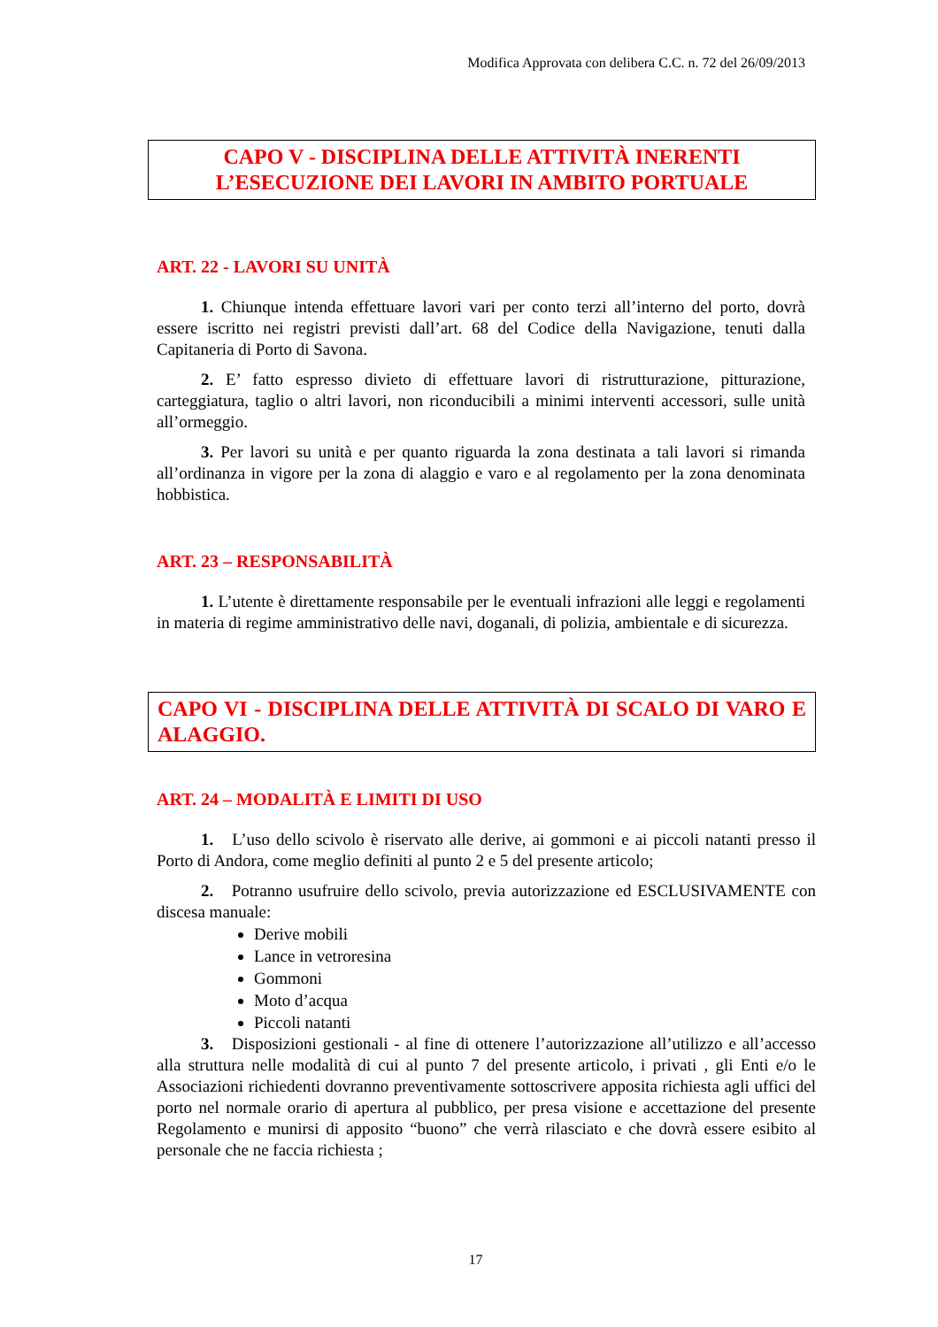Modifica Approvata con delibera C.C. n. 72 del 26/09/2013
CAPO V - DISCIPLINA DELLE ATTIVITÀ INERENTI L’ESECUZIONE DEI LAVORI IN AMBITO PORTUALE
ART. 22 - LAVORI SU UNITÀ
1. Chiunque intenda effettuare lavori vari per conto terzi all’interno del porto, dovrà essere iscritto nei registri previsti dall’art. 68 del Codice della Navigazione, tenuti dalla Capitaneria di Porto di Savona.
2. E’ fatto espresso divieto di effettuare lavori di ristrutturazione, pitturazione, carteggiatura, taglio o altri lavori, non riconducibili a minimi interventi accessori, sulle unità all’ormeggio.
3. Per lavori su unità e per quanto riguarda la zona destinata a tali lavori si rimanda all’ordinanza in vigore per la zona di alaggio e varo e al regolamento per la zona denominata hobbistica.
ART. 23 – RESPONSABILITÀ
1. L’utente è direttamente responsabile per le eventuali infrazioni alle leggi e regolamenti in materia di regime amministrativo delle navi, doganali, di polizia, ambientale e di sicurezza.
CAPO VI - DISCIPLINA DELLE ATTIVITÀ DI SCALO DI VARO E ALAGGIO.
ART. 24 – MODALITÀ E LIMITI DI USO
1. L’uso dello scivolo è riservato alle derive, ai gommoni e ai piccoli natanti presso il Porto di Andora, come meglio definiti al punto 2 e 5 del presente articolo;
2. Potranno usufruire dello scivolo, previa autorizzazione ed ESCLUSIVAMENTE con discesa manuale:
Derive mobili
Lance in vetroresina
Gommoni
Moto d’acqua
Piccoli natanti
3. Disposizioni gestionali - al fine di ottenere l’autorizzazione all’utilizzo e all’accesso alla struttura nelle modalità di cui al punto 7 del presente articolo, i privati , gli Enti e/o le Associazioni richiedenti dovranno preventivamente sottoscrivere apposita richiesta agli uffici del porto nel normale orario di apertura al pubblico, per presa visione e accettazione del presente Regolamento e munirsi di apposito “buono” che verrà rilasciato e che dovrà essere esibito al personale che ne faccia richiesta ;
17